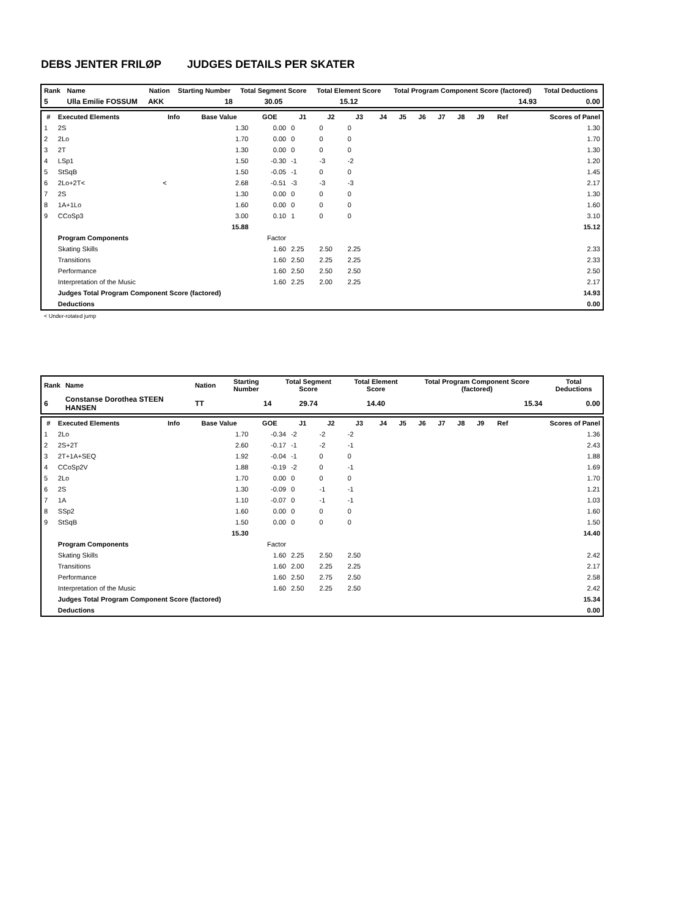DEBS JENTER FRILØP JUDGES DETAILS PER SKATER
| Rank | Name | Nation | Starting Number | Total Segment Score | Total Element Score | Total Program Component Score (factored) | Total Deductions |
| --- | --- | --- | --- | --- | --- | --- | --- |
| 5 | Ulla Emilie FOSSUM | AKK | 18 | 30.05 | 15.12 | 14.93 | 0.00 |
| # | Executed Elements | Info | Base Value | GOE | J1 | J2 | J3 | J4 | J5 | J6 | J7 | J8 | J9 | Ref | Scores of Panel |
| --- | --- | --- | --- | --- | --- | --- | --- | --- | --- | --- | --- | --- | --- | --- | --- |
| 1 | 2S | | 1.30 | 0.00 | 0 | 0 | 0 | | | | | | | | 1.30 |
| 2 | 2Lo | | 1.70 | 0.00 | 0 | 0 | 0 | | | | | | | | 1.70 |
| 3 | 2T | | 1.30 | 0.00 | 0 | 0 | 0 | | | | | | | | 1.30 |
| 4 | LSp1 | | 1.50 | -0.30 | -1 | -3 | -2 | | | | | | | | 1.20 |
| 5 | StSqB | | 1.50 | -0.05 | -1 | 0 | 0 | | | | | | | | 1.45 |
| 6 | 2Lo+2T< | < | 2.68 | -0.51 | -3 | -3 | -3 | | | | | | | | 2.17 |
| 7 | 2S | | 1.30 | 0.00 | 0 | 0 | 0 | | | | | | | | 1.30 |
| 8 | 1A+1Lo | | 1.60 | 0.00 | 0 | 0 | 0 | | | | | | | | 1.60 |
| 9 | CCoSp3 | | 3.00 | 0.10 | 1 | 0 | 0 | | | | | | | | 3.10 |
| | | | 15.88 | | | | | | | | | | | | 15.12 |
| | Program Components | | | Factor | | | | | | | | | | | |
| | Skating Skills | | | 1.60 | 2.25 | 2.50 | 2.25 | | | | | | | | 2.33 |
| | Transitions | | | 1.60 | 2.50 | 2.25 | 2.25 | | | | | | | | 2.33 |
| | Performance | | | 1.60 | 2.50 | 2.50 | 2.50 | | | | | | | | 2.50 |
| | Interpretation of the Music | | | 1.60 | 2.25 | 2.00 | 2.25 | | | | | | | | 2.17 |
| | Judges Total Program Component Score (factored) | | | | | | | | | | | | | | 14.93 |
| | Deductions | | | | | | | | | | | | | | 0.00 |
< Under-rotated jump
| Rank | Name | Nation | Starting Number | Total Segment Score | Total Element Score | Total Program Component Score (factored) | Total Deductions |
| --- | --- | --- | --- | --- | --- | --- | --- |
| 6 | Constanse Dorothea STEEN HANSEN | TT | 14 | 29.74 | 14.40 | 15.34 | 0.00 |
| # | Executed Elements | Info | Base Value | GOE | J1 | J2 | J3 | J4 | J5 | J6 | J7 | J8 | J9 | Ref | Scores of Panel |
| --- | --- | --- | --- | --- | --- | --- | --- | --- | --- | --- | --- | --- | --- | --- | --- |
| 1 | 2Lo | | 1.70 | -0.34 | -2 | -2 | -2 | | | | | | | | 1.36 |
| 2 | 2S+2T | | 2.60 | -0.17 | -1 | -2 | -1 | | | | | | | | 2.43 |
| 3 | 2T+1A+SEQ | | 1.92 | -0.04 | -1 | 0 | 0 | | | | | | | | 1.88 |
| 4 | CCoSp2V | | 1.88 | -0.19 | -2 | 0 | -1 | | | | | | | | 1.69 |
| 5 | 2Lo | | 1.70 | 0.00 | 0 | 0 | 0 | | | | | | | | 1.70 |
| 6 | 2S | | 1.30 | -0.09 | 0 | -1 | -1 | | | | | | | | 1.21 |
| 7 | 1A | | 1.10 | -0.07 | 0 | -1 | -1 | | | | | | | | 1.03 |
| 8 | SSp2 | | 1.60 | 0.00 | 0 | 0 | 0 | | | | | | | | 1.60 |
| 9 | StSqB | | 1.50 | 0.00 | 0 | 0 | 0 | | | | | | | | 1.50 |
| | | | 15.30 | | | | | | | | | | | | 14.40 |
| | Program Components | | | Factor | | | | | | | | | | | |
| | Skating Skills | | | 1.60 | 2.25 | 2.50 | 2.50 | | | | | | | | 2.42 |
| | Transitions | | | 1.60 | 2.00 | 2.25 | 2.25 | | | | | | | | 2.17 |
| | Performance | | | 1.60 | 2.50 | 2.75 | 2.50 | | | | | | | | 2.58 |
| | Interpretation of the Music | | | 1.60 | 2.50 | 2.25 | 2.50 | | | | | | | | 2.42 |
| | Judges Total Program Component Score (factored) | | | | | | | | | | | | | | 15.34 |
| | Deductions | | | | | | | | | | | | | | 0.00 |